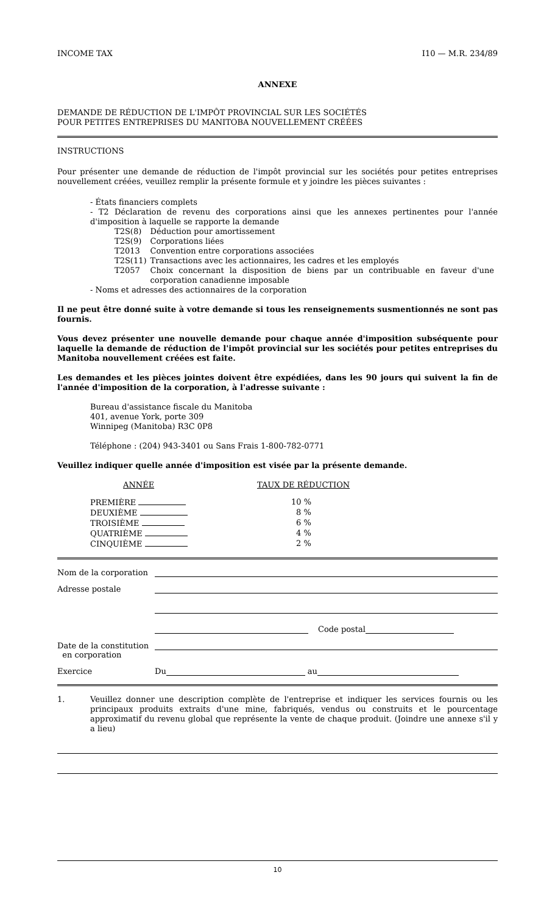INCOME TAX I10 — M.R. 234/89
ANNEXE
DEMANDE DE RÉDUCTION DE L'IMPÔT PROVINCIAL SUR LES SOCIÉTÉS
POUR PETITES ENTREPRISES DU MANITOBA NOUVELLEMENT CRÉÉES
INSTRUCTIONS
Pour présenter une demande de réduction de l'impôt provincial sur les sociétés pour petites entreprises nouvellement créées, veuillez remplir la présente formule et y joindre les pièces suivantes :
- États financiers complets
- T2 Déclaration de revenu des corporations ainsi que les annexes pertinentes pour l'année d'imposition à laquelle se rapporte la demande
| T2S(8) | Déduction pour amortissement |
| T2S(9) | Corporations liées |
| T2013 | Convention entre corporations associées |
| T2S(11) | Transactions avec les actionnaires, les cadres et les employés |
| T2057 | Choix concernant la disposition de biens par un contribuable en faveur d'une corporation canadienne imposable |
- Noms et adresses des actionnaires de la corporation
Il ne peut être donné suite à votre demande si tous les renseignements susmentionnés ne sont pas fournis.
Vous devez présenter une nouvelle demande pour chaque année d'imposition subséquente pour laquelle la demande de réduction de l'impôt provincial sur les sociétés pour petites entreprises du Manitoba nouvellement créées est faite.
Les demandes et les pièces jointes doivent être expédiées, dans les 90 jours qui suivent la fin de l'année d'imposition de la corporation, à l'adresse suivante :
Bureau d'assistance fiscale du Manitoba
401, avenue York, porte 309
Winnipeg (Manitoba) R3C 0P8
Téléphone : (204) 943-3401 ou Sans Frais 1-800-782-0771
Veuillez indiquer quelle année d'imposition est visée par la présente demande.
| ANNÉE | TAUX DE RÉDUCTION |
| PREMIÈRE | 10 % |
| DEUXIÈME | 8 % |
| TROISIÈME | 6 % |
| QUATRIÈME | 4 % |
| CINQUIÈME | 2 % |
Nom de la corporation
Adresse postale
Code postal
Date de la constitution
en corporation
Exercice Du au
1.
Veuillez donner une description complète de l'entreprise et indiquer les services fournis ou les principaux produits extraits d'une mine, fabriqués, vendus ou construits et le pourcentage approximatif du revenu global que représente la vente de chaque produit. (Joindre une annexe s'il y a lieu)
10